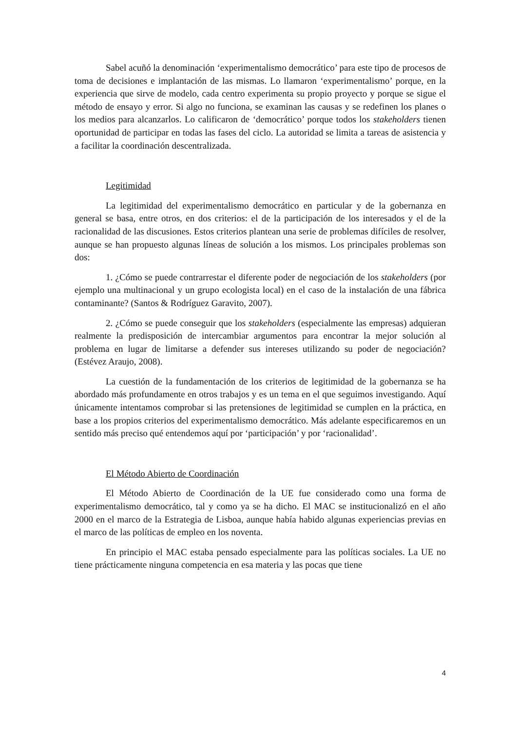Sabel acuñó la denominación ‘experimentalismo democrático’ para este tipo de procesos de toma de decisiones e implantación de las mismas. Lo llamaron ‘experimentalismo’ porque, en la experiencia que sirve de modelo, cada centro experimenta su propio proyecto y porque se sigue el método de ensayo y error. Si algo no funciona, se examinan las causas y se redefinen los planes o los medios para alcanzarlos. Lo calificaron de ‘democrático’ porque todos los stakeholders tienen oportunidad de participar en todas las fases del ciclo. La autoridad se limita a tareas de asistencia y a facilitar la coordinación descentralizada.
Legitimidad
La legitimidad del experimentalismo democrático en particular y de la gobernanza en general se basa, entre otros, en dos criterios: el de la participación de los interesados y el de la racionalidad de las discusiones. Estos criterios plantean una serie de problemas difíciles de resolver, aunque se han propuesto algunas líneas de solución a los mismos. Los principales problemas son dos:
1. ¿Cómo se puede contrarrestar el diferente poder de negociación de los stakeholders (por ejemplo una multinacional y un grupo ecologista local) en el caso de la instalación de una fábrica contaminante? (Santos & Rodríguez Garavito, 2007).
2. ¿Cómo se puede conseguir que los stakeholders (especialmente las empresas) adquieran realmente la predisposición de intercambiar argumentos para encontrar la mejor solución al problema en lugar de limitarse a defender sus intereses utilizando su poder de negociación? (Estévez Araujo, 2008).
La cuestión de la fundamentación de los criterios de legitimidad de la gobernanza se ha abordado más profundamente en otros trabajos y es un tema en el que seguimos investigando. Aquí únicamente intentamos comprobar si las pretensiones de legitimidad se cumplen en la práctica, en base a los propios criterios del experimentalismo democrático. Más adelante especificaremos en un sentido más preciso qué entendemos aquí por ‘participación’ y por ‘racionalidad’.
El Método Abierto de Coordinación
El Método Abierto de Coordinación de la UE fue considerado como una forma de experimentalismo democrático, tal y como ya se ha dicho. El MAC se institucionalizó en el año 2000 en el marco de la Estrategia de Lisboa, aunque había habido algunas experiencias previas en el marco de las políticas de empleo en los noventa.
En principio el MAC estaba pensado especialmente para las políticas sociales. La UE no tiene prácticamente ninguna competencia en esa materia y las pocas que tiene
4